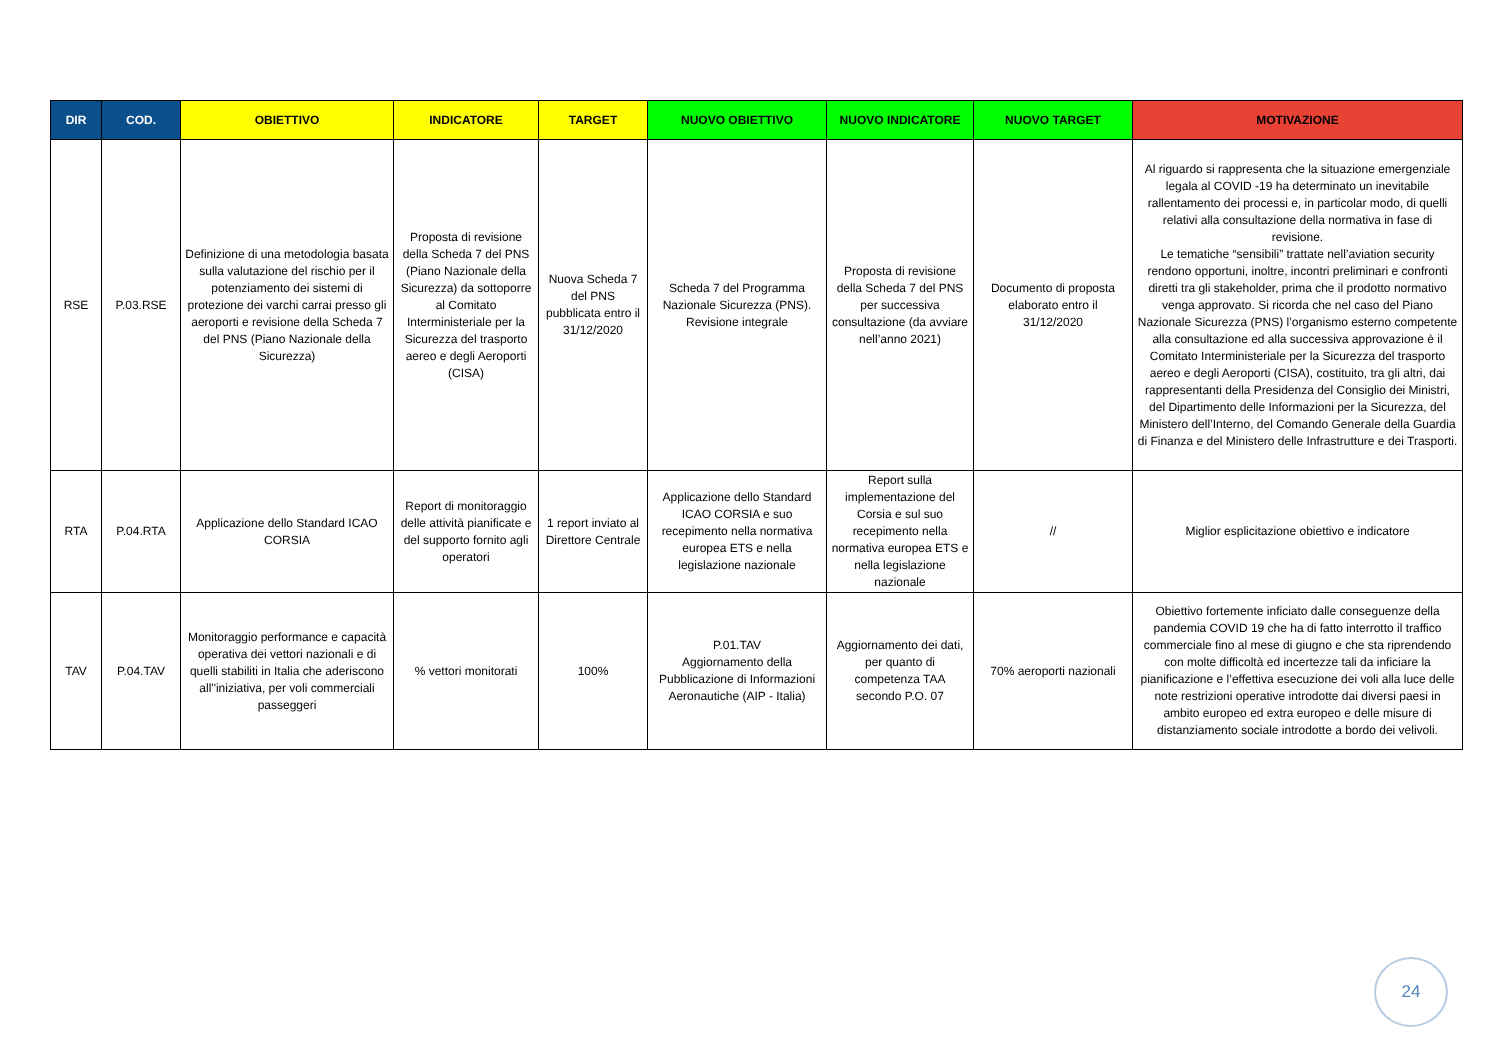| DIR | COD. | OBIETTIVO | INDICATORE | TARGET | NUOVO OBIETTIVO | NUOVO INDICATORE | NUOVO TARGET | MOTIVAZIONE |
| --- | --- | --- | --- | --- | --- | --- | --- | --- |
| RSE | P.03.RSE | Definizione di una metodologia basata sulla valutazione del rischio per il potenziamento dei sistemi di protezione dei varchi carrai presso gli aeroporti e revisione della Scheda 7 del PNS (Piano Nazionale della Sicurezza) | Proposta di revisione della Scheda 7 del PNS (Piano Nazionale della Sicurezza) da sottoporre al Comitato Interministeriale per la Sicurezza del trasporto aereo e degli Aeroporti (CISA) | Nuova Scheda 7 del PNS pubblicata entro il 31/12/2020 | Scheda 7 del Programma Nazionale Sicurezza (PNS). Revisione integrale | Proposta di revisione della Scheda 7 del PNS per successiva consultazione (da avviare nell’anno 2021) | Documento di proposta elaborato entro il 31/12/2020 | Al riguardo si rappresenta che la situazione emergenziale legala al COVID -19 ha determinato un inevitabile rallentamento dei processi e, in particolar modo, di quelli relativi alla consultazione della normativa in fase di revisione. Le tematiche “sensibili” trattate nell’aviation security rendono opportuni, inoltre, incontri preliminari e confronti diretti tra gli stakeholder, prima che il prodotto normativo venga approvato. Si ricorda che nel caso del Piano Nazionale Sicurezza (PNS) l’organismo esterno competente alla consultazione ed alla successiva approvazione è il Comitato Interministeriale per la Sicurezza del trasporto aereo e degli Aeroporti (CISA), costituito, tra gli altri, dai rappresentanti della Presidenza del Consiglio dei Ministri, del Dipartimento delle Informazioni per la Sicurezza, del Ministero dell’Interno, del Comando Generale della Guardia di Finanza e del Ministero delle Infrastrutture e dei Trasporti. |
| RTA | P.04.RTA | Applicazione dello Standard ICAO CORSIA | Report di monitoraggio delle attività pianificate e del supporto fornito agli operatori | 1 report inviato al Direttore Centrale | Applicazione dello Standard ICAO CORSIA e suo recepimento nella normativa europea ETS e nella legislazione nazionale | Report sulla implementazione del Corsia e sul suo recepimento nella normativa europea ETS e nella legislazione nazionale | // | Miglior esplicitazione obiettivo e indicatore |
| TAV | P.04.TAV | Monitoraggio performance e capacità operativa dei vettori nazionali e di quelli stabiliti in Italia che aderiscono all''iniziativa, per voli commerciali passeggeri | % vettori monitorati | 100% | P.01.TAV Aggiornamento della Pubblicazione di Informazioni Aeronautiche (AIP - Italia) | Aggiornamento dei dati, per quanto di competenza TAA secondo P.O. 07 | 70% aeroporti nazionali | Obiettivo fortemente inficiato dalle conseguenze della pandemia COVID 19 che ha di fatto interrotto il traffico commerciale fino al mese di giugno e che sta riprendendo con molte difficoltà ed incertezze tali da inficiare la pianificazione e l’effettiva esecuzione dei voli alla luce delle note restrizioni operative introdotte dai diversi paesi in ambito europeo ed extra europeo e delle misure di distanziamento sociale introdotte a bordo dei velivoli. |
24